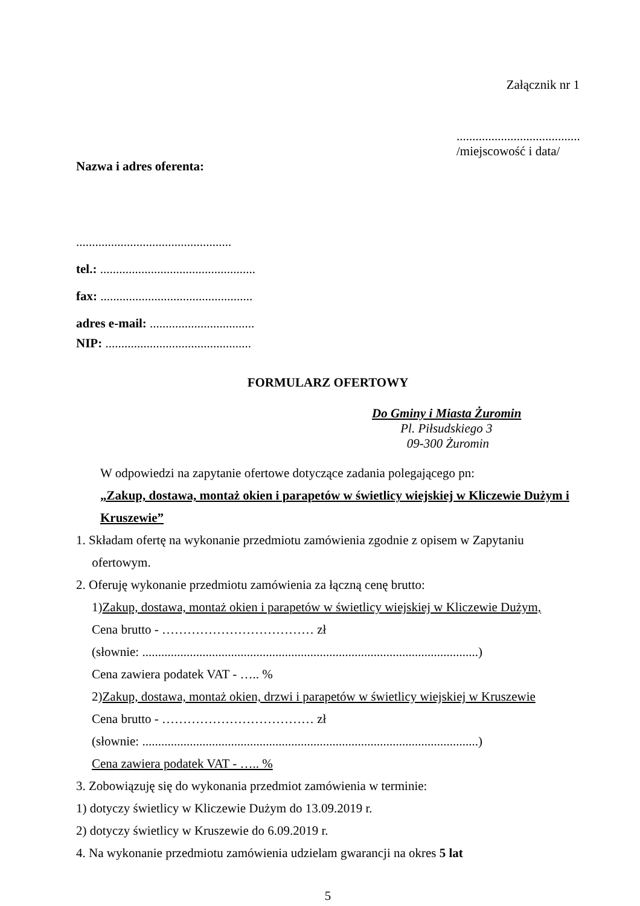Załącznik nr 1
.......................................
/miejscowość i data/
Nazwa i adres oferenta:
.................................................
tel.: .................................................
fax: ................................................
adres e-mail: .................................
NIP: ..............................................
FORMULARZ OFERTOWY
Do Gminy i Miasta Żuromin
Pl. Piłsudskiego 3
09-300 Żuromin
W odpowiedzi na zapytanie ofertowe dotyczące zadania polegającego pn:
„Zakup, dostawa, montaż okien i parapetów w świetlicy wiejskiej w Kliczewie Dużym i Kruszewie”
1. Składam ofertę na wykonanie przedmiotu zamówienia zgodnie z opisem w Zapytaniu
ofertowym.
2. Oferuję wykonanie przedmiotu zamówienia za łączną cenę brutto:
1)Zakup, dostawa, montaż okien i parapetów w świetlicy wiejskiej w Kliczewie Dużym,
Cena brutto - ……………………………… zł
(słownie: ..........................................................................................................)
Cena zawiera podatek VAT - ….. %
2)Zakup, dostawa, montaż okien, drzwi i parapetów w świetlicy wiejskiej w Kruszewie
Cena brutto - ……………………………… zł
(słownie: ..........................................................................................................)
Cena zawiera podatek VAT - ….. %
3. Zobowiązuję się do wykonania przedmiot zamówienia w terminie:
1) dotyczy świetlicy w Kliczewie Dużym do 13.09.2019 r.
2) dotyczy świetlicy w Kruszewie do 6.09.2019 r.
4. Na wykonanie przedmiotu zamówienia udzielam gwarancji na okres 5 lat
5